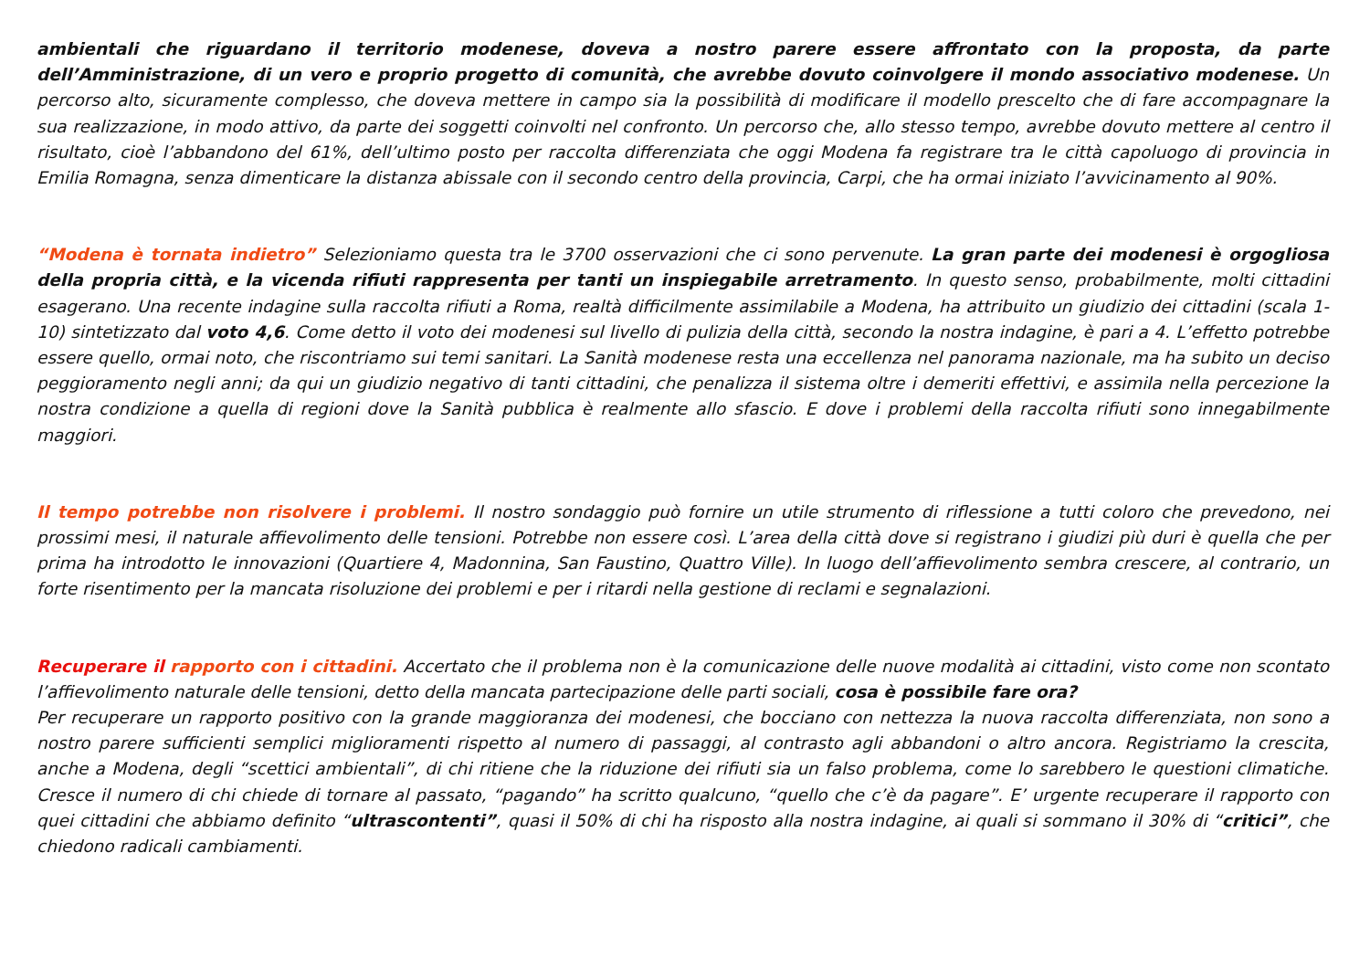ambientali che riguardano il territorio modenese, doveva a nostro parere essere affrontato con la proposta, da parte dell’Amministrazione, di un vero e proprio progetto di comunità, che avrebbe dovuto coinvolgere il mondo associativo modenese. Un percorso alto, sicuramente complesso, che doveva mettere in campo sia la possibilità di modificare il modello prescelto che di fare accompagnare la sua realizzazione, in modo attivo, da parte dei soggetti coinvolti nel confronto. Un percorso che, allo stesso tempo, avrebbe dovuto mettere al centro il risultato, cioè l’abbandono del 61%, dell’ultimo posto per raccolta differenziata che oggi Modena fa registrare tra le città capoluogo di provincia in Emilia Romagna, senza dimenticare la distanza abissale con il secondo centro della provincia, Carpi, che ha ormai iniziato l’avvicinamento al 90%.
“Modena è tornata indietro” Selezioniamo questa tra le 3700 osservazioni che ci sono pervenute. La gran parte dei modenesi è orgogliosa della propria città, e la vicenda rifiuti rappresenta per tanti un inspiegabile arretramento. In questo senso, probabilmente, molti cittadini esagerano. Una recente indagine sulla raccolta rifiuti a Roma, realtà difficilmente assimilabile a Modena, ha attribuito un giudizio dei cittadini (scala 1-10) sintetizzato dal voto 4,6. Come detto il voto dei modenesi sul livello di pulizia della città, secondo la nostra indagine, è pari a 4. L’effetto potrebbe essere quello, ormai noto, che riscontriamo sui temi sanitari. La Sanità modenese resta una eccellenza nel panorama nazionale, ma ha subito un deciso peggioramento negli anni; da qui un giudizio negativo di tanti cittadini, che penalizza il sistema oltre i demeriti effettivi, e assimila nella percezione la nostra condizione a quella di regioni dove la Sanità pubblica è realmente allo sfascio. E dove i problemi della raccolta rifiuti sono innegabilmente maggiori.
Il tempo potrebbe non risolvere i problemi. Il nostro sondaggio può fornire un utile strumento di riflessione a tutti coloro che prevedono, nei prossimi mesi, il naturale affievolimento delle tensioni. Potrebbe non essere così. L’area della città dove si registrano i giudizi più duri è quella che per prima ha introdotto le innovazioni (Quartiere 4, Madonnina, San Faustino, Quattro Ville). In luogo dell’affievolimento sembra crescere, al contrario, un forte risentimento per la mancata risoluzione dei problemi e per i ritardi nella gestione di reclami e segnalazioni.
Recuperare il rapporto con i cittadini. Accertato che il problema non è la comunicazione delle nuove modalità ai cittadini, visto come non scontato l’affievolimento naturale delle tensioni, detto della mancata partecipazione delle parti sociali, cosa è possibile fare ora?
Per recuperare un rapporto positivo con la grande maggioranza dei modenesi, che bocciano con nettezza la nuova raccolta differenziata, non sono a nostro parere sufficienti semplici miglioramenti rispetto al numero di passaggi, al contrasto agli abbandoni o altro ancora. Registriamo la crescita, anche a Modena, degli “scettici ambientali”, di chi ritiene che la riduzione dei rifiuti sia un falso problema, come lo sarebbero le questioni climatiche. Cresce il numero di chi chiede di tornare al passato, “pagando” ha scritto qualcuno, “quello che c’è da pagare”. E’ urgente recuperare il rapporto con quei cittadini che abbiamo definito “ultrascontenti”, quasi il 50% di chi ha risposto alla nostra indagine, ai quali si sommano il 30% di “critici”, che chiedono radicali cambiamenti.